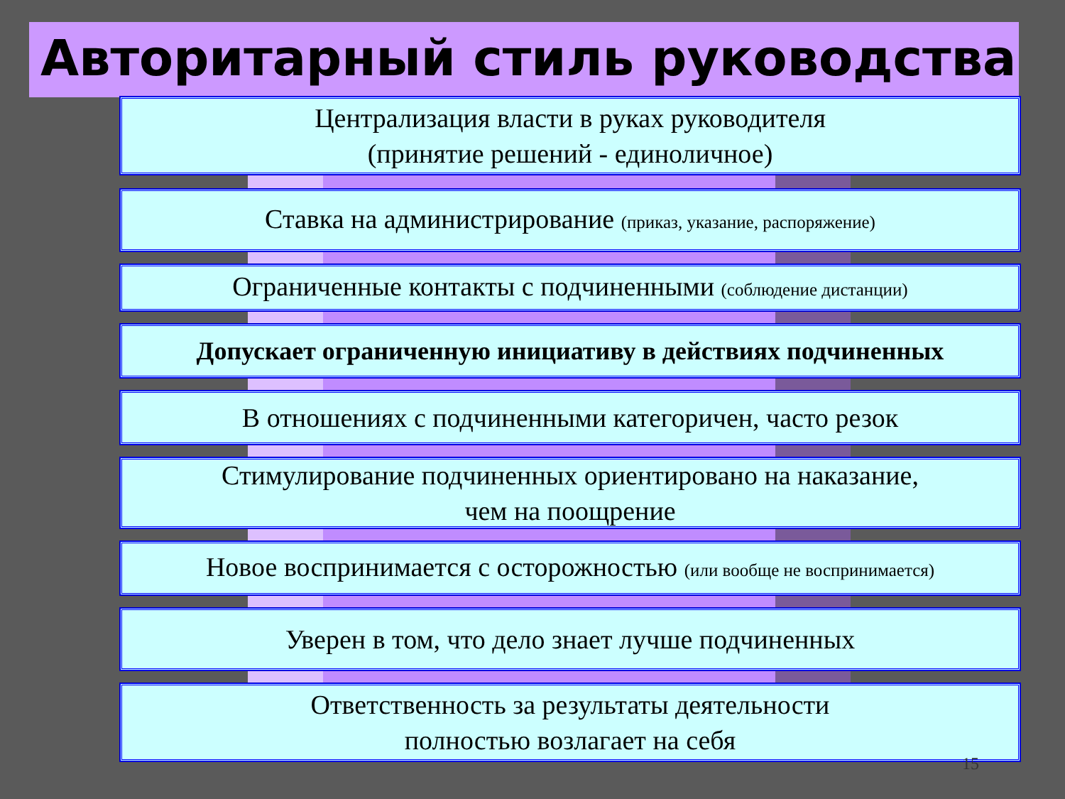Авторитарный стиль руководства
Централизация власти в руках руководителя
(принятие решений - единоличное)
Ставка на администрирование (приказ, указание, распоряжение)
Ограниченные контакты с подчиненными (соблюдение дистанции)
Допускает ограниченную инициативу в действиях подчиненных
В отношениях с подчиненными категоричен, часто резок
Стимулирование подчиненных ориентировано на наказание,
чем на поощрение
Новое воспринимается с осторожностью (или вообще не воспринимается)
Уверен в том, что дело знает лучше подчиненных
Ответственность за результаты деятельности
полностью возлагает на себя
15